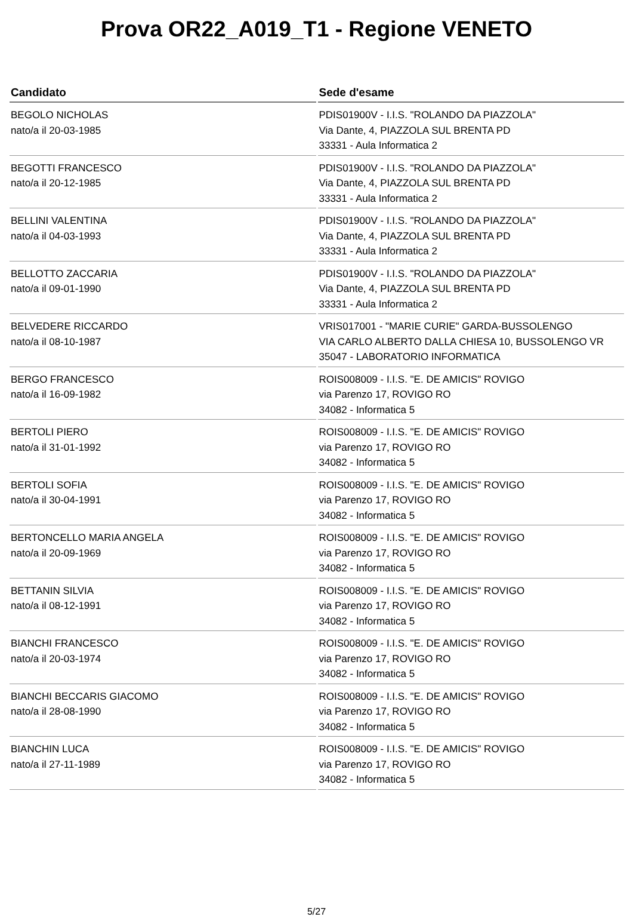Prova OR22_A019_T1 - Regione VENETO
| Candidato | Sede d'esame |
| --- | --- |
| BEGOLO NICHOLAS nato/a il 20-03-1985 | PDIS01900V - I.I.S. "ROLANDO DA PIAZZOLA" Via Dante, 4, PIAZZOLA SUL BRENTA PD 33331 - Aula Informatica 2 |
| BEGOTTI FRANCESCO nato/a il 20-12-1985 | PDIS01900V - I.I.S. "ROLANDO DA PIAZZOLA" Via Dante, 4, PIAZZOLA SUL BRENTA PD 33331 - Aula Informatica 2 |
| BELLINI VALENTINA nato/a il 04-03-1993 | PDIS01900V - I.I.S. "ROLANDO DA PIAZZOLA" Via Dante, 4, PIAZZOLA SUL BRENTA PD 33331 - Aula Informatica 2 |
| BELLOTTO ZACCARIA nato/a il 09-01-1990 | PDIS01900V - I.I.S. "ROLANDO DA PIAZZOLA" Via Dante, 4, PIAZZOLA SUL BRENTA PD 33331 - Aula Informatica 2 |
| BELVEDERE RICCARDO nato/a il 08-10-1987 | VRIS017001 - "MARIE CURIE" GARDA-BUSSOLENGO VIA CARLO ALBERTO DALLA CHIESA 10, BUSSOLENGO VR 35047 - LABORATORIO INFORMATICA |
| BERGO FRANCESCO nato/a il 16-09-1982 | ROIS008009 - I.I.S. "E. DE AMICIS" ROVIGO via Parenzo 17, ROVIGO RO 34082 - Informatica 5 |
| BERTOLI PIERO nato/a il 31-01-1992 | ROIS008009 - I.I.S. "E. DE AMICIS" ROVIGO via Parenzo 17, ROVIGO RO 34082 - Informatica 5 |
| BERTOLI SOFIA nato/a il 30-04-1991 | ROIS008009 - I.I.S. "E. DE AMICIS" ROVIGO via Parenzo 17, ROVIGO RO 34082 - Informatica 5 |
| BERTONCELLO MARIA ANGELA nato/a il 20-09-1969 | ROIS008009 - I.I.S. "E. DE AMICIS" ROVIGO via Parenzo 17, ROVIGO RO 34082 - Informatica 5 |
| BETTANIN SILVIA nato/a il 08-12-1991 | ROIS008009 - I.I.S. "E. DE AMICIS" ROVIGO via Parenzo 17, ROVIGO RO 34082 - Informatica 5 |
| BIANCHI FRANCESCO nato/a il 20-03-1974 | ROIS008009 - I.I.S. "E. DE AMICIS" ROVIGO via Parenzo 17, ROVIGO RO 34082 - Informatica 5 |
| BIANCHI BECCARIS GIACOMO nato/a il 28-08-1990 | ROIS008009 - I.I.S. "E. DE AMICIS" ROVIGO via Parenzo 17, ROVIGO RO 34082 - Informatica 5 |
| BIANCHIN LUCA nato/a il 27-11-1989 | ROIS008009 - I.I.S. "E. DE AMICIS" ROVIGO via Parenzo 17, ROVIGO RO 34082 - Informatica 5 |
5/27